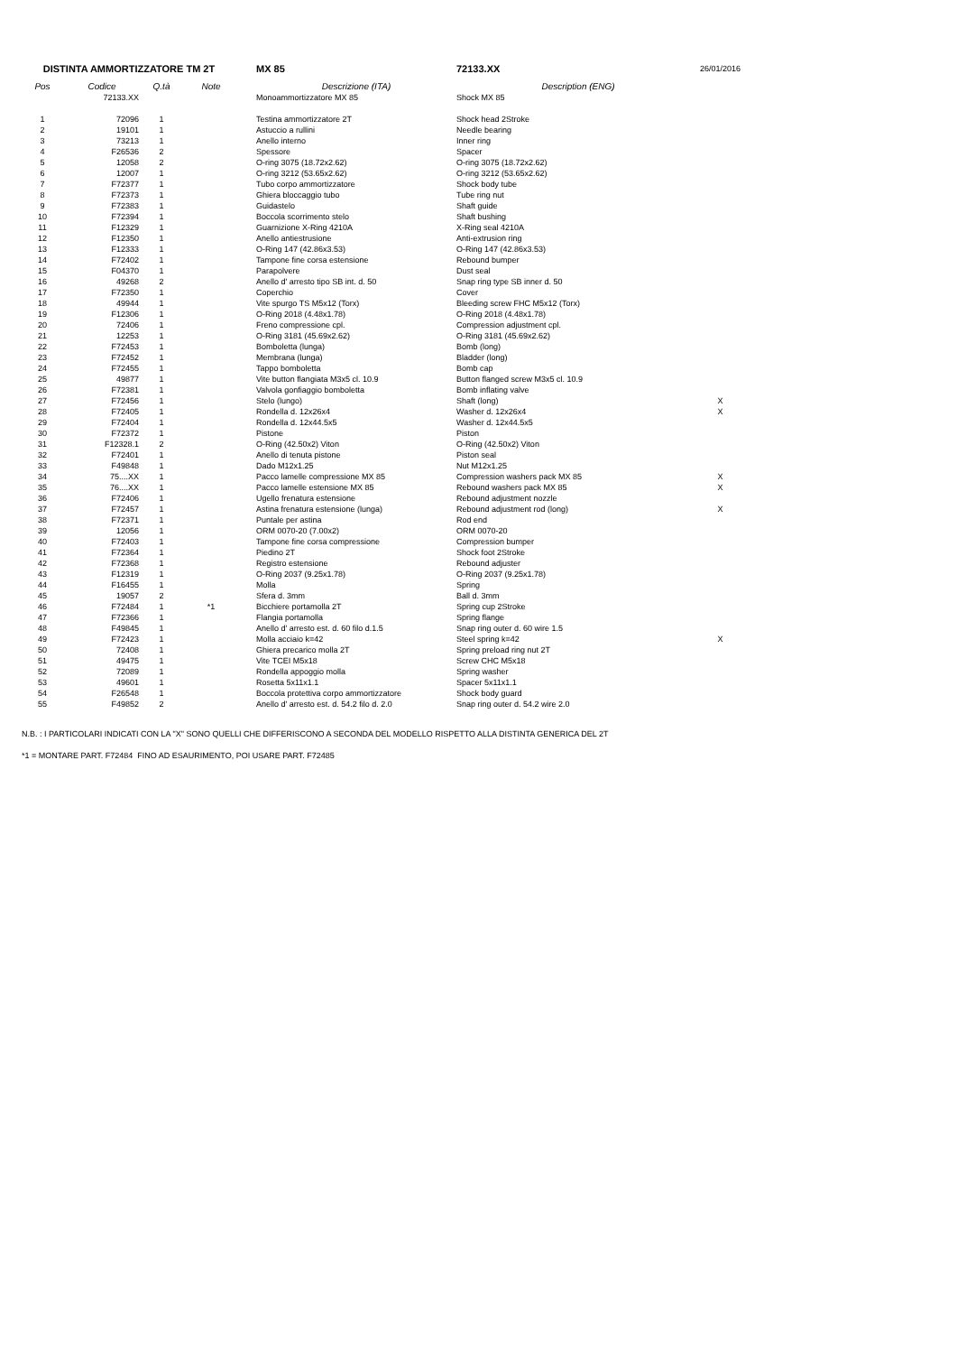| DISTINTA AMMORTIZZATORE TM 2T | | | | MX 85 | 72133.XX | 26/01/2016 |
| Pos | Codice | Q.tà | Note | Descrizione (ITA) | Description (ENG) | |
| | 72133.XX | | | Monoammortizzatore MX 85 | Shock MX 85 | |
| 1 | 72096 | 1 | | Testina ammortizzatore 2T | Shock head 2Stroke | |
| 2 | 19101 | 1 | | Astuccio a rullini | Needle bearing | |
| 3 | 73213 | 1 | | Anello interno | Inner ring | |
| 4 | F26536 | 2 | | Spessore | Spacer | |
| 5 | 12058 | 2 | | O-ring 3075 (18.72x2.62) | O-ring 3075 (18.72x2.62) | |
| 6 | 12007 | 1 | | O-ring 3212 (53.65x2.62) | O-ring 3212 (53.65x2.62) | |
| 7 | F72377 | 1 | | Tubo corpo ammortizzatore | Shock body tube | |
| 8 | F72373 | 1 | | Ghiera bloccaggio tubo | Tube ring nut | |
| 9 | F72383 | 1 | | Guidastelo | Shaft guide | |
| 10 | F72394 | 1 | | Boccola scorrimento stelo | Shaft bushing | |
| 11 | F12329 | 1 | | Guarnizione X-Ring 4210A | X-Ring seal 4210A | |
| 12 | F12350 | 1 | | Anello antiestrusione | Anti-extrusion ring | |
| 13 | F12333 | 1 | | O-Ring 147 (42.86x3.53) | O-Ring 147 (42.86x3.53) | |
| 14 | F72402 | 1 | | Tampone fine corsa estensione | Rebound bumper | |
| 15 | F04370 | 1 | | Parapolvere | Dust seal | |
| 16 | 49268 | 2 | | Anello d' arresto tipo SB int. d. 50 | Snap ring type SB inner d. 50 | |
| 17 | F72350 | 1 | | Coperchio | Cover | |
| 18 | 49944 | 1 | | Vite spurgo TS M5x12 (Torx) | Bleeding screw FHC M5x12 (Torx) | |
| 19 | F12306 | 1 | | O-Ring 2018 (4.48x1.78) | O-Ring 2018 (4.48x1.78) | |
| 20 | 72406 | 1 | | Freno compressione cpl. | Compression adjustment cpl. | |
| 21 | 12253 | 1 | | O-Ring 3181 (45.69x2.62) | O-Ring 3181 (45.69x2.62) | |
| 22 | F72453 | 1 | | Bomboletta (lunga) | Bomb (long) | |
| 23 | F72452 | 1 | | Membrana (lunga) | Bladder (long) | |
| 24 | F72455 | 1 | | Tappo bomboletta | Bomb cap | |
| 25 | 49877 | 1 | | Vite button flangiata M3x5 cl. 10.9 | Button flanged screw M3x5 cl. 10.9 | |
| 26 | F72381 | 1 | | Valvola gonfiaggio bomboletta | Bomb inflating valve | |
| 27 | F72456 | 1 | | Stelo (lungo) | Shaft (long) | X |
| 28 | F72405 | 1 | | Rondella d. 12x26x4 | Washer d. 12x26x4 | X |
| 29 | F72404 | 1 | | Rondella d. 12x44.5x5 | Washer d. 12x44.5x5 | |
| 30 | F72372 | 1 | | Pistone | Piston | |
| 31 | F12328.1 | 2 | | O-Ring (42.50x2) Viton | O-Ring (42.50x2) Viton | |
| 32 | F72401 | 1 | | Anello di tenuta pistone | Piston seal | |
| 33 | F49848 | 1 | | Dado M12x1.25 | Nut M12x1.25 | |
| 34 | 75....XX | 1 | | Pacco lamelle compressione MX 85 | Compression washers pack MX 85 | X |
| 35 | 76....XX | 1 | | Pacco lamelle estensione MX 85 | Rebound washers pack MX 85 | X |
| 36 | F72406 | 1 | | Ugello frenatura estensione | Rebound adjustment nozzle | |
| 37 | F72457 | 1 | | Astina frenatura estensione (lunga) | Rebound adjustment rod (long) | X |
| 38 | F72371 | 1 | | Puntale per astina | Rod end | |
| 39 | 12056 | 1 | | ORM 0070-20 (7.00x2) | ORM 0070-20 | |
| 40 | F72403 | 1 | | Tampone fine corsa compressione | Compression bumper | |
| 41 | F72364 | 1 | | Piedino 2T | Shock foot 2Stroke | |
| 42 | F72368 | 1 | | Registro estensione | Rebound adjuster | |
| 43 | F12319 | 1 | | O-Ring 2037 (9.25x1.78) | O-Ring 2037 (9.25x1.78) | |
| 44 | F16455 | 1 | | Molla | Spring | |
| 45 | 19057 | 2 | | Sfera d. 3mm | Ball d. 3mm | |
| 46 | F72484 | 1 | *1 | Bicchiere portamolla 2T | Spring cup 2Stroke | |
| 47 | F72366 | 1 | | Flangia portamolla | Spring flange | |
| 48 | F49845 | 1 | | Anello d' arresto est. d. 60 filo d.1.5 | Snap ring outer d. 60 wire 1.5 | |
| 49 | F72423 | 1 | | Molla acciaio k=42 | Steel spring k=42 | X |
| 50 | 72408 | 1 | | Ghiera precarico molla 2T | Spring preload ring nut 2T | |
| 51 | 49475 | 1 | | Vite TCEI M5x18 | Screw CHC M5x18 | |
| 52 | 72089 | 1 | | Rondella appoggio molla | Spring washer | |
| 53 | 49601 | 1 | | Rosetta 5x11x1.1 | Spacer 5x11x1.1 | |
| 54 | F26548 | 1 | | Boccola protettiva corpo ammortizzatore | Shock body guard | |
| 55 | F49852 | 2 | | Anello d' arresto est. d. 54.2 filo d. 2.0 | Snap ring outer d. 54.2 wire 2.0 | |
N.B. : I PARTICOLARI INDICATI CON LA "X" SONO QUELLI CHE DIFFERISCONO A SECONDA DEL MODELLO RISPETTO ALLA DISTINTA GENERICA DEL 2T
*1 = MONTARE PART. F72484 FINO AD ESAURIMENTO, POI USARE PART. F72485